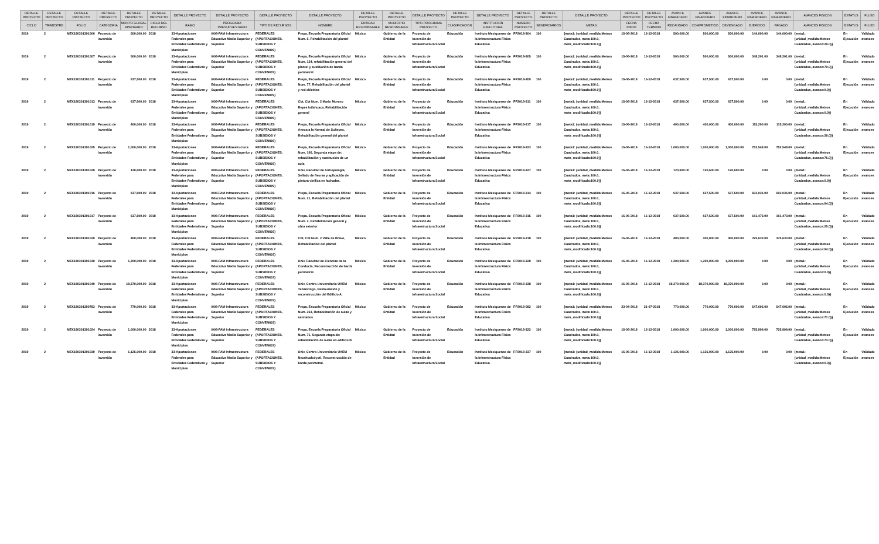| DETALLE PROYECTO | DETALLE PROYECTO | DETALLE PROYECTO | DETALLE PROYECTO | DETALLE PROYECTO | DETALLE PROYECTO | DETALLE PROYECTO | DETALLE PROYECTO | DETALLE PROYECTO | DETALLE PROYECTO | DETALLE PROYECTO | DETALLE PROYECTO | DETALLE PROYECTO | DETALLE PROYECTO | DETALLE PROYECTO | DETALLE PROYECTO | DETALLE PROYECTO | DETALLE PROYECTO | DETALLE PROYECTO | DETALLE PROYECTO | AVANCE FINANCIERO | AVANCE FINANCIERO | AVANCE FINANCIERO | AVANCE FINANCIERO | AVANCE FINANCIERO | AVANCES FISICOS | ESTATUS | FLUJO |
| --- | --- | --- | --- | --- | --- | --- | --- | --- | --- | --- | --- | --- | --- | --- | --- | --- | --- | --- | --- | --- | --- | --- | --- | --- | --- | --- | --- |
| CICLO | TRIMESTRE | FOLIO | CATEGORIA | MONTO GLOBAL APROBADO | CICLO DEL RECURSO | RAMO | PROGRAMA PRESUPUESTARIO | TIPO DE RECURSOS | NOMBRE | ENTIDAD RESPONSABLE | MUNICIPIO RESPONSABLE | TIPO PROGRAMA PROYECTO | CLASIFICACION | INSTITUCION EJECUTORA | NUMERO PROYECTO | BENEFICIARIOS | METAS | FECHA INICIO | FECHA TERMINO | RECAUDADO | COMPROMETIDO | DEVENGADO | EJERCIDO | PAGADO | AVANCES FISICOS | ESTATUS | FLUJO |
| 2019 | 2 | MEX180301391006 | Proyecto de inversión | 500,000.00 | 2018 | 33-Aportaciones Federales para Entidades Federativas y Municipios | I008-FAM Infraestructura Educativa Media Superior y Superior | FEDERALES (APORTACIONES, SUBSIDIOS Y CONVENIOS) | Prepa, Escuela Preparatoria Oficial Num. 5, Rehabilitación del plantel | México | Gobierno de la Entidad | Proyecto de Inversión de Infraestructura Social | Educación | Instituto Mexiquense de la Infraestructura Física Educativa | FP2018-304 | 100 | {meta1: {unidad_medida:Metros Cuadrados, meta:100.0, meta_modificada:100.0}} | 15-06-2018 | 15-12-2018 | 500,000.00 | 500,000.00 | 500,000.00 | 144,000.00 | 144,000.00 | {meta1: {unidad_medida:Metros Cuadrados, avance:29.0}} | En Ejecución | Validado avances |
| 2019 | 2 | MEX180301391007 | Proyecto de inversión | 500,000.00 | 2018 | 33-Aportaciones Federales para Entidades Federativas y Municipios | I008-FAM Infraestructura Educativa Media Superior y Superior | FEDERALES (APORTACIONES, SUBSIDIOS Y CONVENIOS) | Prepa, Escuela Preparatoria Oficial Num. 134, rehabilitación general del plantel y sustitución de barda perimetral | México | Gobierno de la Entidad | Proyecto de Inversión de Infraestructura Social | Educación | Instituto Mexiquense de la Infraestructura Física Educativa | FP2018-305 | 100 | {meta1: {unidad_medida:Metros Cuadrados, meta:100.0, meta_modificada:100.0}} | 15-06-2018 | 15-12-2018 | 500,000.00 | 500,000.00 | 500,000.00 | 348,201.00 | 348,201.00 | {meta1: {unidad_medida:Metros Cuadrados, avance:70.0}} | En Ejecución | Validado avances |
| 2019 | 2 | MEX180301391011 | Proyecto de inversión | 637,500.00 | 2018 | 33-Aportaciones Federales para Entidades Federativas y Municipios | I008-FAM Infraestructura Educativa Media Superior y Superior | FEDERALES (APORTACIONES, SUBSIDIOS Y CONVENIOS) | Prepa, Escuela Preparatoria Oficial Num. 77, Rehabilitación del plantel y red eléctrica | México | Gobierno de la Entidad | Proyecto de Inversión de Infraestructura Social | Educación | Instituto Mexiquense de la Infraestructura Física Educativa | FP2018-309 | 100 | {meta1: {unidad_medida:Metros Cuadrados, meta:100.0, meta_modificada:100.0}} | 15-06-2018 | 15-12-2018 | 637,500.00 | 637,500.00 | 637,500.00 | 0.00 | 0.00 | {meta1: {unidad_medida:Metros Cuadrados, avance:0.0}} | En Ejecución | Validado avances |
| 2019 | 2 | MEX180301391013 | Proyecto de inversión | 637,500.00 | 2018 | 33-Aportaciones Federales para Entidades Federativas y Municipios | I008-FAM Infraestructura Educativa Media Superior y Superior | FEDERALES (APORTACIONES, SUBSIDIOS Y CONVENIOS) | Cbt, Cbt Num. 2 Mario Moreno Reyes Ixtlahuaca, Rehabilitación general | México | Gobierno de la Entidad | Proyecto de Inversión de Infraestructura Social | Educación | Instituto Mexiquense de la Infraestructura Física Educativa | FP2018-311 | 100 | {meta1: {unidad_medida:Metros Cuadrados, meta:100.0, meta_modificada:100.0}} | 15-06-2018 | 15-12-2018 | 637,500.00 | 637,500.00 | 637,500.00 | 0.00 | 0.00 | {meta1: {unidad_medida:Metros Cuadrados, avance:0.0}} | En Ejecución | Validado avances |
| 2019 | 2 | MEX180301391019 | Proyecto de inversión | 400,000.00 | 2018 | 33-Aportaciones Federales para Entidades Federativas y Municipios | I008-FAM Infraestructura Educativa Media Superior y Superior | FEDERALES (APORTACIONES, SUBSIDIOS Y CONVENIOS) | Prepa, Escuela Preparatoria Oficial Anexa a la Normal de Sultepec, Rehabilitación general del plantel | México | Gobierno de la Entidad | Proyecto de Inversión de Infraestructura Social | Educación | Instituto Mexiquense de la Infraestructura Física Educativa | FP2018-317 | 100 | {meta1: {unidad_medida:Metros Cuadrados, meta:100.0, meta_modificada:100.0}} | 15-06-2018 | 15-12-2018 | 400,000.00 | 400,000.00 | 400,000.00 | 115,200.00 | 115,200.00 | {meta1: {unidad_medida:Metros Cuadrados, avance:29.0}} | En Ejecución | Validado avances |
| 2019 | 2 | MEX180301391025 | Proyecto de inversión | 1,000,000.00 | 2018 | 33-Aportaciones Federales para Entidades Federativas y Municipios | I008-FAM Infraestructura Educativa Media Superior y Superior | FEDERALES (APORTACIONES, SUBSIDIOS Y CONVENIOS) | Prepa, Escuela Preparatoria Oficial Num. 195, Segunda etapa de: rehabilitación y sustitución de un aula | México | Gobierno de la Entidad | Proyecto de Inversión de Infraestructura Social | Educación | Instituto Mexiquense de la Infraestructura Física Educativa | FP2018-323 | 100 | {meta1: {unidad_medida:Metros Cuadrados, meta:100.0, meta_modificada:100.0}} | 15-06-2018 | 15-12-2018 | 1,000,000.00 | 1,000,000.00 | 1,000,000.00 | 752,548.00 | 752,548.00 | {meta1: {unidad_medida:Metros Cuadrados, avance:75.0}} | En Ejecución | Validado avances |
| 2019 | 2 | MEX180301391029 | Proyecto de inversión | 120,600.00 | 2018 | 33-Aportaciones Federales para Entidades Federativas y Municipios | I008-FAM Infraestructura Educativa Media Superior y Superior | FEDERALES (APORTACIONES, SUBSIDIOS Y CONVENIOS) | Univ, Facultad de Antropología, Sellado de fisuras y aplicación de pintura vinílica en fachadas. | México | Gobierno de la Entidad | Proyecto de Inversión de Infraestructura Social | Educación | Instituto Mexiquense de la Infraestructura Física Educativa | FP2018-327 | 100 | {meta1: {unidad_medida:Metros Cuadrados, meta:100.0, meta_modificada:100.0}} | 15-06-2018 | 15-12-2018 | 120,600.00 | 120,600.00 | 120,600.00 | 0.00 | 0.00 | {meta1: {unidad_medida:Metros Cuadrados, avance:0.0}} | En Ejecución | Validado avances |
| 2019 | 2 | MEX180301391016 | Proyecto de inversión | 637,500.00 | 2018 | 33-Aportaciones Federales para Entidades Federativas y Municipios | I008-FAM Infraestructura Educativa Media Superior y Superior | FEDERALES (APORTACIONES, SUBSIDIOS Y CONVENIOS) | Prepa, Escuela Preparatoria Oficial Num. 21, Rehabilitación del plantel | México | Gobierno de la Entidad | Proyecto de Inversión de Infraestructura Social | Educación | Instituto Mexiquense de la Infraestructura Física Educativa | FP2018-314 | 100 | {meta1: {unidad_medida:Metros Cuadrados, meta:100.0, meta_modificada:100.0}} | 15-06-2018 | 15-12-2018 | 637,500.00 | 637,500.00 | 637,500.00 | 602,036.00 | 602,036.00 | {meta1: {unidad_medida:Metros Cuadrados, avance:94.0}} | En Ejecución | Validado avances |
| 2019 | 2 | MEX180301391017 | Proyecto de inversión | 637,500.00 | 2018 | 33-Aportaciones Federales para Entidades Federativas y Municipios | I008-FAM Infraestructura Educativa Media Superior y Superior | FEDERALES (APORTACIONES, SUBSIDIOS Y CONVENIOS) | Prepa, Escuela Preparatoria Oficial Num. 2, Rehabilitación general y obra exterior | México | Gobierno de la Entidad | Proyecto de Inversión de Infraestructura Social | Educación | Instituto Mexiquense de la Infraestructura Física Educativa | FP2018-315 | 100 | {meta1: {unidad_medida:Metros Cuadrados, meta:100.0, meta_modificada:100.0}} | 15-06-2018 | 15-12-2018 | 637,500.00 | 637,500.00 | 637,500.00 | 161,473.00 | 161,473.00 | {meta1: {unidad_medida:Metros Cuadrados, avance:25.0}} | En Ejecución | Validado avances |
| 2019 | 2 | MEX180301391020 | Proyecto de inversión | 400,000.00 | 2018 | 33-Aportaciones Federales para Entidades Federativas y Municipios | I008-FAM Infraestructura Educativa Media Superior y Superior | FEDERALES (APORTACIONES, SUBSIDIOS Y CONVENIOS) | Cbt, Cbt Num. 2 Valle de Bravo, Rehabilitación del plantel | México | Gobierno de la Entidad | Proyecto de Inversión de Infraestructura Social | Educación | Instituto Mexiquense de la Infraestructura Física Educativa | FP2018-318 | 100 | {meta1: {unidad_medida:Metros Cuadrados, meta:100.0, meta_modificada:100.0}} | 15-06-2018 | 15-12-2018 | 400,000.00 | 400,000.00 | 400,000.00 | 375,633.00 | 375,633.00 | {meta1: {unidad_medida:Metros Cuadrados, avance:94.0}} | En Ejecución | Validado avances |
| 2019 | 2 | MEX180301391030 | Proyecto de inversión | 1,200,000.00 | 2018 | 33-Aportaciones Federales para Entidades Federativas y Municipios | I008-FAM Infraestructura Educativa Media Superior y Superior | FEDERALES (APORTACIONES, SUBSIDIOS Y CONVENIOS) | Univ, Facultad de Ciencias de la Conducta, Reconstrucción de barda perimetral. | México | Gobierno de la Entidad | Proyecto de Inversión de Infraestructura Social | Educación | Instituto Mexiquense de la Infraestructura Física Educativa | FP2018-328 | 100 | {meta1: {unidad_medida:Metros Cuadrados, meta:100.0, meta_modificada:100.0}} | 15-06-2018 | 15-12-2018 | 1,200,000.00 | 1,200,000.00 | 1,200,000.00 | 0.00 | 0.00 | {meta1: {unidad_medida:Metros Cuadrados, avance:0.0}} | En Ejecución | Validado avances |
| 2019 | 2 | MEX180301391040 | Proyecto de inversión | 18,370,000.00 | 2018 | 33-Aportaciones Federales para Entidades Federativas y Municipios | I008-FAM Infraestructura Educativa Media Superior y Superior | FEDERALES (APORTACIONES, SUBSIDIOS Y CONVENIOS) | Univ, Centro Universitario UAEM Tenancingo, Restauración y reconstrucción del Edificio A. | México | Gobierno de la Entidad | Proyecto de Inversión de Infraestructura Social | Educación | Instituto Mexiquense de la Infraestructura Física Educativa | FP2018-338 | 100 | {meta1: {unidad_medida:Metros Cuadrados, meta:100.0, meta_modificada:100.0}} | 15-06-2018 | 15-12-2018 | 18,370,000.00 | 18,370,000.00 | 18,370,000.00 | 0.00 | 0.00 | {meta1: {unidad_medida:Metros Cuadrados, avance:0.0}} | En Ejecución | Validado avances |
| 2019 | 2 | MEX180301390783 | Proyecto de inversión | 770,000.00 | 2018 | 33-Aportaciones Federales para Entidades Federativas y Municipios | I008-FAM Infraestructura Educativa Media Superior y Superior | FEDERALES (APORTACIONES, SUBSIDIOS Y CONVENIOS) | Prepa, Escuela Preparatoria Oficial Num. 263, Rehabilitación de aulas y sanitarios | México | Gobierno de la Entidad | Proyecto de Inversión de Infraestructura Social | Educación | Instituto Mexiquense de la Infraestructura Física Educativa | FP2018-082 | 100 | {meta1: {unidad_medida:Metros Cuadrados, meta:100.0, meta_modificada:100.0}} | 23-04-2018 | 21-07-2018 | 770,000.00 | 770,000.00 | 770,000.00 | 547,605.00 | 547,605.00 | {meta1: {unidad_medida:Metros Cuadrados, avance:71.0}} | En Ejecución | Validado avances |
| 2019 | 2 | MEX180301391024 | Proyecto de inversión | 1,000,000.00 | 2018 | 33-Aportaciones Federales para Entidades Federativas y Municipios | I008-FAM Infraestructura Educativa Media Superior y Superior | FEDERALES (APORTACIONES, SUBSIDIOS Y CONVENIOS) | Prepa, Escuela Preparatoria Oficial Num. 71, Segunda etapa de: rehabilitación de aulas en edificio B | México | Gobierno de la Entidad | Proyecto de Inversión de Infraestructura Social | Educación | Instituto Mexiquense de la Infraestructura Física Educativa | FP2018-322 | 100 | {meta1: {unidad_medida:Metros Cuadrados, meta:100.0, meta_modificada:100.0}} | 15-06-2018 | 15-12-2018 | 1,000,000.00 | 1,000,000.00 | 1,000,000.00 | 725,909.00 | 725,909.00 | {meta1: {unidad_medida:Metros Cuadrados, avance:73.0}} | En Ejecución | Validado avances |
| 2019 | 2 | MEX180301391039 | Proyecto de inversión | 1,125,000.00 | 2018 | 33-Aportaciones Federales para Entidades Federativas y Municipios | I008-FAM Infraestructura Educativa Media Superior y Superior | FEDERALES (APORTACIONES, SUBSIDIOS Y CONVENIOS) | Univ, Centro Universitario UAEM Nezahualcóyotl, Reconstrucción de barda perimetral. | México | Gobierno de la Entidad | Proyecto de Inversión de Infraestructura Social | Educación | Instituto Mexiquense de la Infraestructura Física Educativa | FP2018-337 | 100 | {meta1: {unidad_medida:Metros Cuadrados, meta:100.0, meta_modificada:100.0}} | 15-06-2018 | 15-12-2018 | 1,125,000.00 | 1,125,000.00 | 1,125,000.00 | 0.00 | 0.00 | {meta1: {unidad_medida:Metros Cuadrados, avance:0.0}} | En Ejecución | Validado avances |